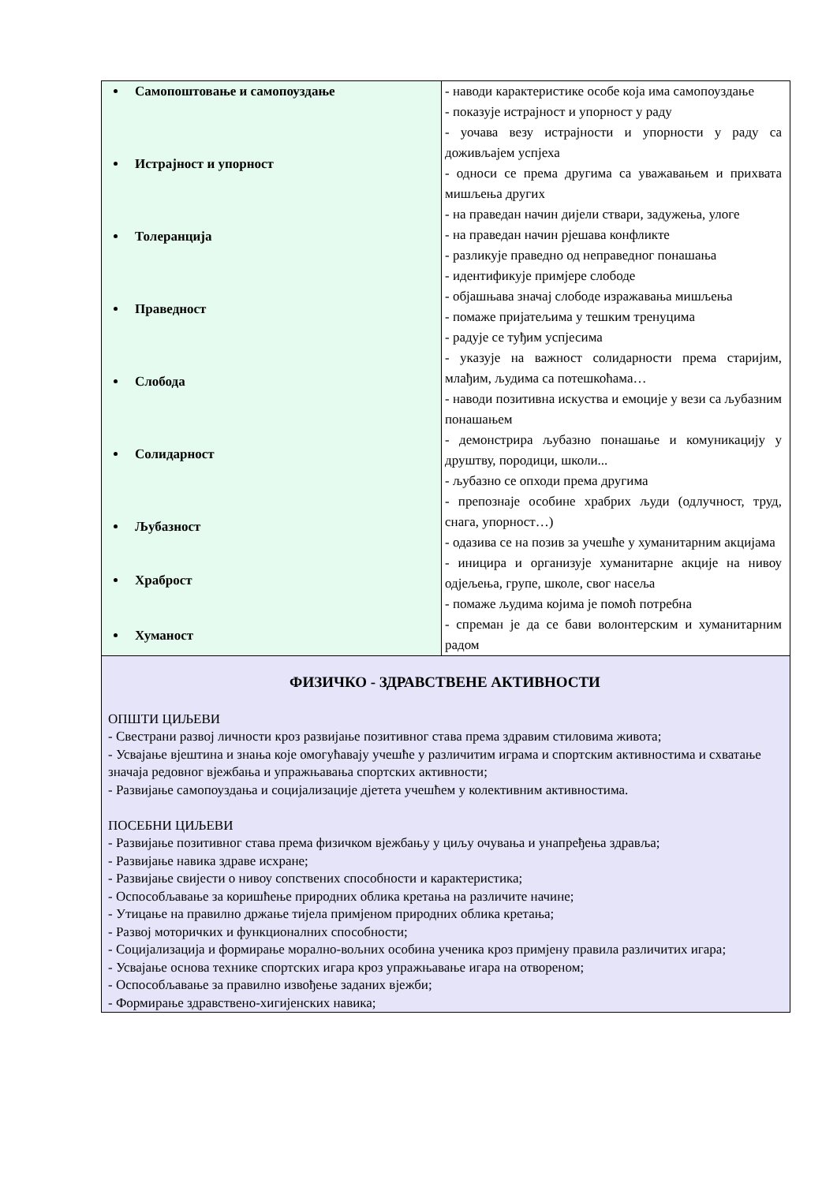| Самопоштовање и самопоуздање Истрајност и упорност Толеранција Праведност Слобода Солидарност Љубазност Храброст Хуманост | - наводи карактеристике особе која има самопоуздање - показује истрајност и упорност у раду - уочава везу истрајности и упорности у раду са доживљајем успјеха - односи се према другима са уважавањем и прихвата мишљења других - на праведан начин дијели ствари, задужења, улоге - на праведан начин рјешава конфликте - разликује праведно од неправедног понашања - идентификује примјере слободе - објашњава значај слободе изражавања мишљења - помаже пријатељима у тешким тренуцима - радује се туђим успјесима - указује на важност солидарности према старијим, млађим, људима са потешкоћама… - наводи позитивна искуства и емоције у вези са љубазним понашањем - демонстрира љубазно понашање и комуникацију у друштву, породици, школи... - љубазно се опходи према другима - препознаје особине храбрих људи (одлучност, труд, снага, упорност…) - одазива се на позив за учешће у хуманитарним акцијама - иницира и организује хуманитарне акције на нивоу одјељења, групе, школе, свог насеља - помаже људима којима је помоћ потребна - спреман је да се бави волонтерским и хуманитарним радом |
| ФИЗИЧКО - ЗДРАВСТВЕНЕ АКТИВНОСТИ ОПШТИ ЦИЉЕВИ - Свестрани развој личности кроз развијање позитивног става према здравим стиловима живота; - Усвајање вјештина и знања које омогућавају учешће у различитим играма и спортским активностима и схватање значаја редовног вјежбања и упражњавања спортских активности; - Развијање самопоуздања и социјализације дјетета учешћем у колективним активностима. ПОСЕБНИ ЦИЉЕВИ - Развијање позитивног става према физичком вјежбању у циљу очувања и унапређења здравља; - Развијање навика здраве исхране; - Развијање свијести о нивоу сопствених способности и карактеристика; - Оспособљавање за коришћење природних облика кретања на различите начине; - Утицање на правилно држање тијела примјеном природних облика кретања; - Развој моторичких и функционалних способности; - Социјализација и формирање морално-вољних особина ученика кроз примјену правила различитих игара; - Усвајање основа технике спортских игара кроз упражњавање игара на отвореном; - Оспособљавање за правилно извођење заданих вјежби; - Формирање здравствено-хигијенских навика; | |